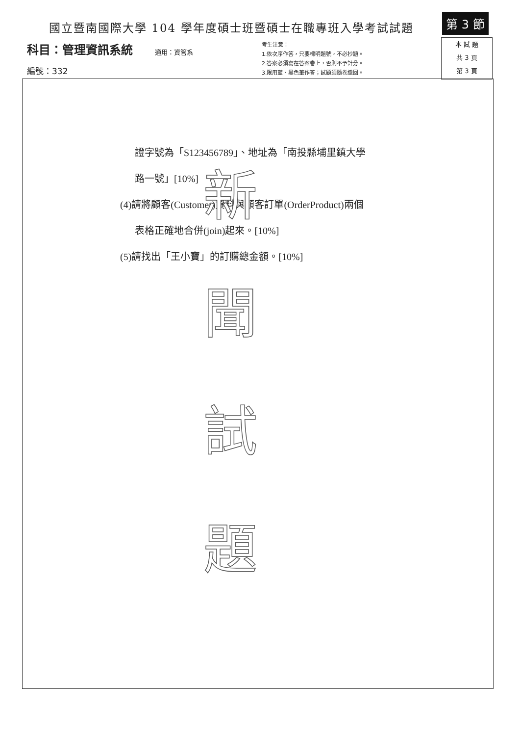國立暨南國際大學 104 學年度碩士班暨碩士在職專班入學考試試題
第 3 節
科目：管理資訊系統
編號：332
適用：資管系
考生注意：
1.依次序作答，只要標明題號，不必抄題。
2.答案必須寫在答案卷上，否則不予計分。
3.限用藍、黑色筆作答；試題須隨卷繳回。
本 試 題
共 3 頁
第 3 頁
證字號為「S123456789」、地址為「南投縣埔里鎮大學
路一號」[10%]
(4)請將顧客(Customer)資料與顧客訂單(OrderProduct)兩個
表格正確地合併(join)起來。[10%]
(5)請找出「王小寶」的訂購總金額。[10%]
新
聞
試
題